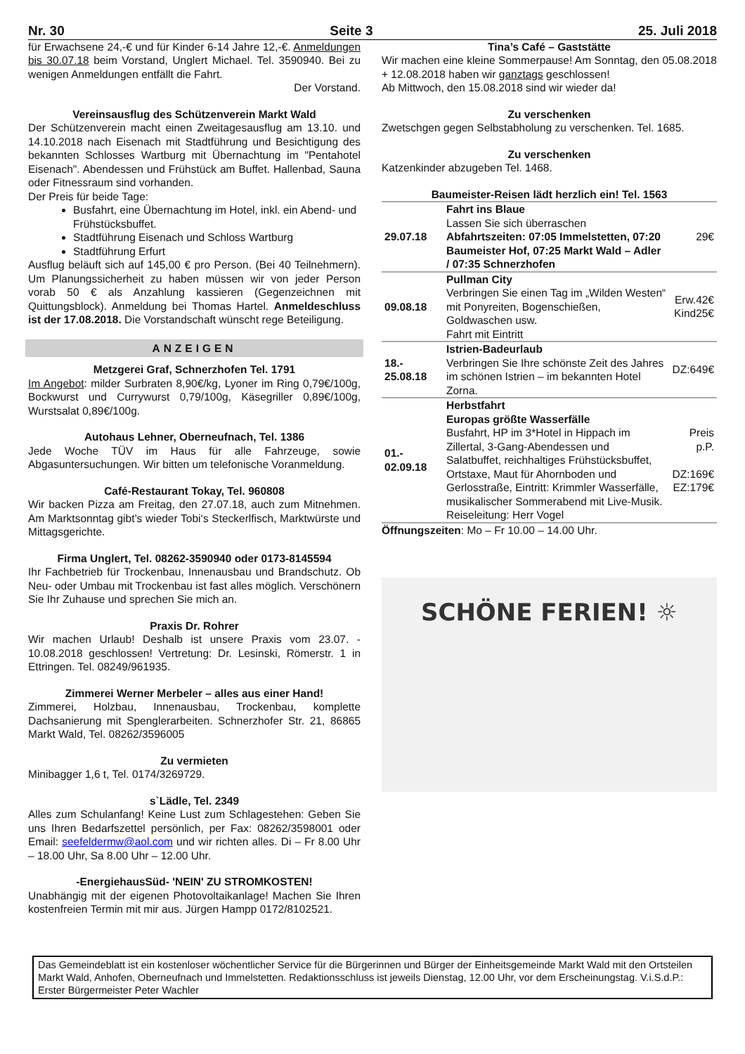Nr. 30 Seite 3 25. Juli 2018
für Erwachsene 24,-€ und für Kinder 6-14 Jahre 12,-€. Anmeldungen bis 30.07.18 beim Vorstand, Unglert Michael. Tel. 3590940. Bei zu wenigen Anmeldungen entfällt die Fahrt.
Der Vorstand.
Vereinsausflug des Schützenverein Markt Wald
Der Schützenverein macht einen Zweitagesausflug am 13.10. und 14.10.2018 nach Eisenach mit Stadtführung und Besichtigung des bekannten Schlosses Wartburg mit Übernachtung im "Pentahotel Eisenach". Abendessen und Frühstück am Buffet. Hallenbad, Sauna oder Fitnessraum sind vorhanden.
Der Preis für beide Tage:
Busfahrt, eine Übernachtung im Hotel, inkl. ein Abend- und Frühstücksbuffet.
Stadtführung Eisenach und Schloss Wartburg
Stadtführung Erfurt
Ausflug beläuft sich auf 145,00 € pro Person. (Bei 40 Teilnehmern). Um Planungssicherheit zu haben müssen wir von jeder Person vorab 50 € als Anzahlung kassieren (Gegenzeichnen mit Quittungsblock). Anmeldung bei Thomas Hartel. Anmeldeschluss ist der 17.08.2018. Die Vorstandschaft wünscht rege Beteiligung.
ANZEIGEN
Metzgerei Graf, Schnerzhofen Tel. 1791
Im Angebot: milder Surbraten 8,90€/kg, Lyoner im Ring 0,79€/100g, Bockwurst und Currywurst 0,79/100g, Käsegriller 0,89€/100g, Wurstsalat 0,89€/100g.
Autohaus Lehner, Oberneufnach, Tel. 1386
Jede Woche TÜV im Haus für alle Fahrzeuge, sowie Abgasuntersuchungen. Wir bitten um telefonische Voranmeldung.
Café-Restaurant Tokay, Tel. 960808
Wir backen Pizza am Freitag, den 27.07.18, auch zum Mitnehmen. Am Marktsonntag gibt’s wieder Tobi‘s Steckerlfisch, Marktwürste und Mittagsgerichte.
Firma Unglert, Tel. 08262-3590940 oder 0173-8145594
Ihr Fachbetrieb für Trockenbau, Innenausbau und Brandschutz. Ob Neu- oder Umbau mit Trockenbau ist fast alles möglich. Verschönern Sie Ihr Zuhause und sprechen Sie mich an.
Praxis Dr. Rohrer
Wir machen Urlaub! Deshalb ist unsere Praxis vom 23.07. - 10.08.2018 geschlossen! Vertretung: Dr. Lesinski, Römerstr. 1 in Ettringen. Tel. 08249/961935.
Zimmerei Werner Merbeler – alles aus einer Hand!
Zimmerei, Holzbau, Innenausbau, Trockenbau, komplette Dachsanierung mit Spenglerarbeiten. Schnerzhofer Str. 21, 86865 Markt Wald, Tel. 08262/3596005
Zu vermieten
Minibagger 1,6 t, Tel. 0174/3269729.
s`Lädle, Tel. 2349
Alles zum Schulanfang! Keine Lust zum Schlagestehen: Geben Sie uns Ihren Bedarfszettel persönlich, per Fax: 08262/3598001 oder Email: seefeldermw@aol.com und wir richten alles. Di – Fr 8.00 Uhr – 18.00 Uhr, Sa 8.00 Uhr – 12.00 Uhr.
-EnergiehausSüd- 'NEIN' ZU STROMKOSTEN!
Unabhängig mit der eigenen Photovoltaikanlage! Machen Sie Ihren kostenfreien Termin mit mir aus. Jürgen Hampp 0172/8102521.
Tina’s Café – Gaststätte
Wir machen eine kleine Sommerpause! Am Sonntag, den 05.08.2018 + 12.08.2018 haben wir ganztags geschlossen!
Ab Mittwoch, den 15.08.2018 sind wir wieder da!
Zu verschenken
Zwetschgen gegen Selbstabholung zu verschenken. Tel. 1685.
Zu verschenken
Katzenkinder abzugeben Tel. 1468.
Baumeister-Reisen lädt herzlich ein! Tel. 1563
| 29.07.18 | Fahrt ins Blaue Lassen Sie sich überraschen Abfahrtszeiten: 07:05 Immelstetten, 07:20 Baumeister Hof, 07:25 Markt Wald – Adler / 07:35 Schnerzhofen | 29€ |
| 09.08.18 | Pullman City Verbringen Sie einen Tag im „Wilden Westen“ mit Ponyreiten, Bogenschießen, Goldwaschen usw. Fahrt mit Eintritt | Erw.42€ Kind25€ |
| 18.- 25.08.18 | Istrien-Badeurlaub Verbringen Sie Ihre schönste Zeit des Jahres im schönen Istrien – im bekannten Hotel Zorna. | DZ:649€ |
| 01.- 02.09.18 | Herbstfahrt Europas größte Wasserfälle Busfahrt, HP im 3*Hotel in Hippach im Zillertal, 3-Gang-Abendessen und Salatbuffet, reichhaltiges Frühstücksbuffet, Ortstaxe, Maut für Ahornboden und Gerlosstraße, Eintritt: Krimmler Wasserfälle, musikalischer Sommerabend mit Live-Musik. Reiseleitung: Herr Vogel | Preis p.P. DZ:169€ EZ:179€ |
Öffnungszeiten: Mo – Fr 10.00 – 14.00 Uhr.
SCHÖNE FERIEN! ☼
Das Gemeindeblatt ist ein kostenloser wöchentlicher Service für die Bürgerinnen und Bürger der Einheitsgemeinde Markt Wald mit den Ortsteilen Markt Wald, Anhofen, Oberneufnach und Immelstetten. Redaktionsschluss ist jeweils Dienstag, 12.00 Uhr, vor dem Erscheinungstag. V.i.S.d.P.: Erster Bürgermeister Peter Wachler